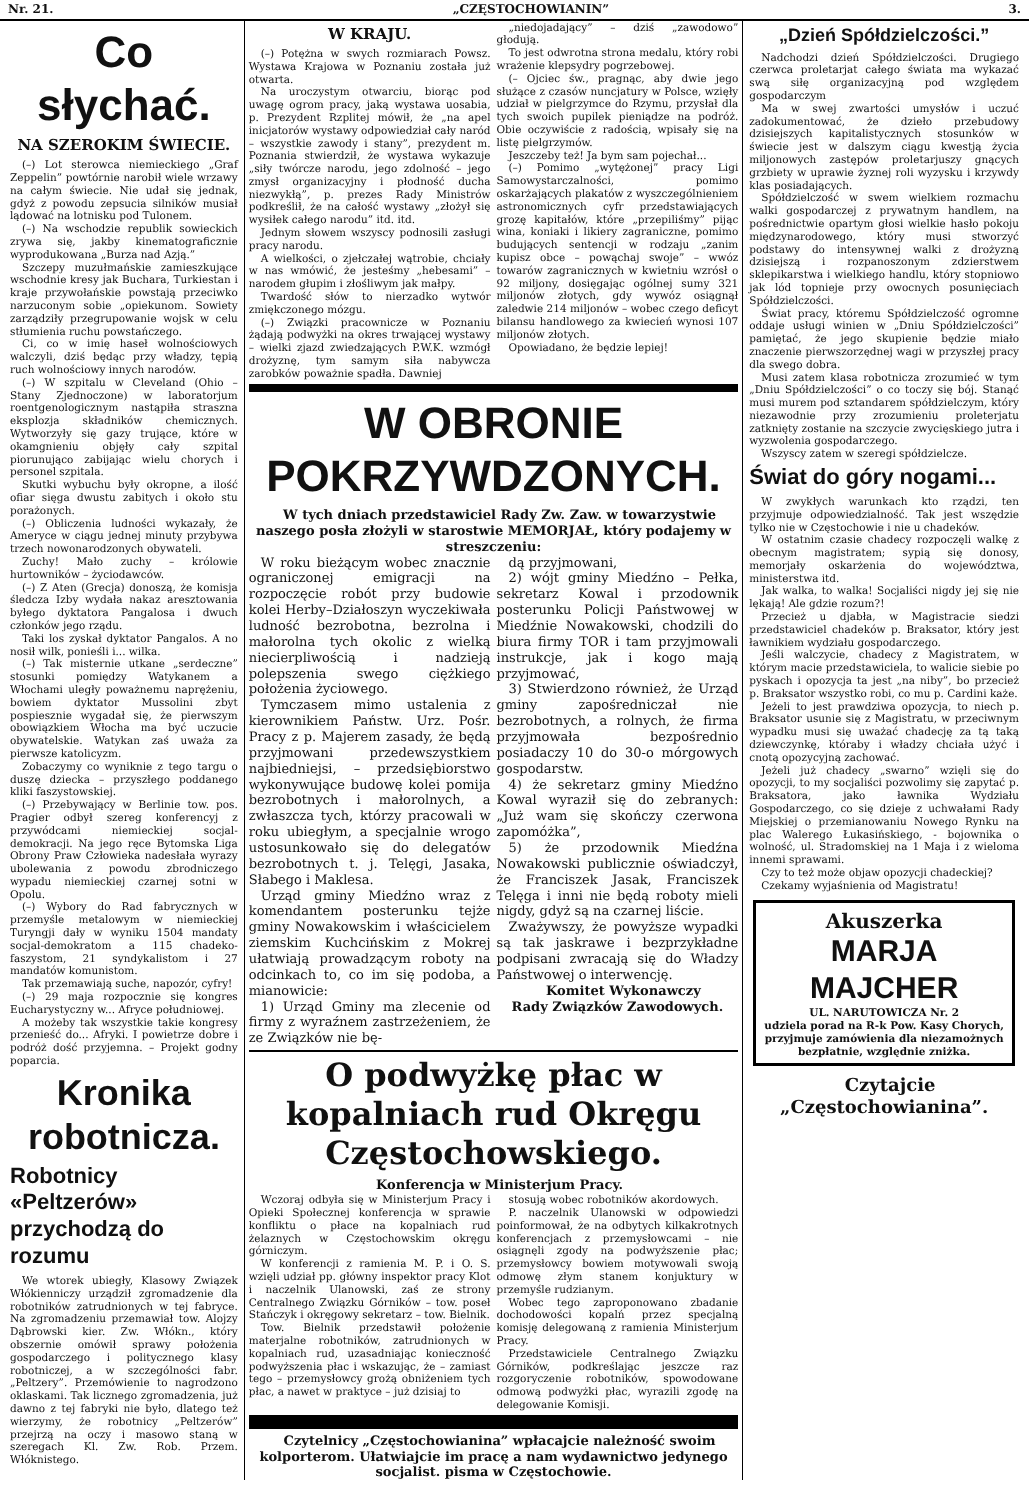Nr. 21. „CZĘSTOCHOWIANIN” 3.
Co słychać.
NA SZEROKIM ŚWIECIE.
(–) Lot sterowca niemieckiego „Graf Zeppelin” powtórnie narobił wiele wrzawy na całym świecie. Nie udał się jednak, gdyż z powodu zepsucia silników musiał lądować na lotnisku pod Tulonem.
(–) Na wschodzie republik sowieckich zrywa się, jakby kinematograficznie wyprodukowana „Burza nad Azją.”
Szczepy muzułmańskie zamieszkujące wschodnie kresy jak Buchara, Turkiestan i kraje przywołańskie powstają przeciwko narzuconym sobie „opiekunom. Sowiety zarządziły przegrupowanie wojsk w celu stłumienia ruchu powstańczego.
Ci, co w imię haseł wolnościowych walczyli, dziś będąc przy władzy, tępią ruch wolnościowy innych narodów.
(–) W szpitalu w Cleveland (Ohio – Stany Zjednoczone) w laboratorjum roentgenologicznym nastąpiła straszna eksplozja składników chemicznych. Wytworzyły się gazy trujące, które w okamgnieniu objęły cały szpital piorunująco zabijając wielu chorych i personel szpitala.
Skutki wybuchu były okropne, a ilość ofiar sięga dwustu zabitych i około stu porażonych.
(–) Obliczenia ludności wykazały, że Ameryce w ciągu jednej minuty przybywa trzech nowonarodzonych obywateli.
Zuchy! Mało zuchy – królowie hurtowników – życiodawców.
(–) Z Aten (Grecja) donoszą, że komisja śledcza Izby wydała nakaz aresztowania byłego dyktatora Pangalosa i dwuch członków jego rządu.
Taki los zyskał dyktator Pangalos. A no nosił wilk, ponieśli i... wilka.
(–) Tak misternie utkane „serdeczne” stosunki pomiędzy Watykanem a Włochami uległy poważnemu naprężeniu, bowiem dyktator Mussolini zbyt pospiesznie wygadał się, że pierwszym obowiązkiem Włocha ma być uczucie obywatelskie. Watykan zaś uważa za pierwsze katolicyzm.
Zobaczymy co wyniknie z tego targu o duszę dziecka – przyszłego poddanego kliki faszystowskiej.
(–) Przebywający w Berlinie tow. pos. Pragier odbył szereg konferencyj z przywódcami niemieckiej socjal-demokracji. Na jego ręce Bytomska Liga Obrony Praw Człowieka nadesłała wyrazy ubolewania z powodu zbrodniczego wypadu niemieckiej czarnej sotni w Opolu.
(–) Wybory do Rad fabrycznych w przemyśle metalowym w niemieckiej Turyngji dały w wyniku 1504 mandaty socjal-demokratom a 115 chadeko-faszystom, 21 syndykalistom i 27 mandatów komunistom.
Tak przemawiają suche, napozór, cyfry!
(–) 29 maja rozpocznie się kongres Eucharystyczny w... Afryce połudn­iowej.
A możeby tak wszystkie takie kongresy przenieść do... Afryki. I powietrze dobre i podróż dość przyjemna. – Projekt godny poparcia.
Kronika robotnicza.
Robotnicy «Peltzerów» przychodzą do rozumu
We wtorek ubiegły, Klasowy Związek Włókienniczy urządził zgromadzenie dla robotników zatrudnionych w tej fabryce. Na zgromadzeniu przemawiał tow. Alojzy Dąbrowski kier. Zw. Włókn., który obszernie omówił sprawy położenia gospodarczego i politycznego klasy robotniczej, a w szczególności fabr. „Peltzery”. Przemówienie to nagrodzono oklaskami. Tak licznego zgromadzenia, już dawno z tej fabryki nie było, dlatego też wierzymy, że robotnicy „Peltzerów” przejrzą na oczy i masowo staną w szeregach Kl. Zw. Rob. Przem. Włóknistego.
W KRAJU.
(–) Potężna w swych rozmiarach Powsz. Wystawa Krajowa w Poznaniu została już otwarta.
Na uroczystym otwarciu, biorąc pod uwagę ogrom pracy, jaką wystawa uosabia, p. Prezydent Rzplitej mówił, że „na apel inicjatorów wystawy odpowiedział cały naród – wszystkie zawody i stany”, prezydent m. Poznania stwierdził, że wystawa wykazuje „siły twórcze narodu, jego zdolność – jego zmysł organizacyjny i płodność ducha niezwykłą”, p. prezes Rady Ministrów podkreślił, że na całość wystawy „złożył się wysiłek całego narodu” itd. itd.
Jednym słowem wszyscy podnosili zasługi pracy narodu.
A wielkości, o zjełczałej wątrobie, chciały w nas wmówić, że jesteśmy „hebesami” – narodem głupim i złośliwym jak małpy.
Twardość słów to nierzadko wytwór zmiękczonego mózgu.
(–) Związki pracownicze w Poznaniu żądają podwyżki na okres trwającej wystawy – wielki zjazd zwiedzających P.W.K. wzmógł drożyznę, tym samym siła nabywcza zarobków poważnie spadła. Dawniej
„niedojadający” – dziś „zawodowo” głodują.
To jest odwrotna strona medalu, który robi wrażenie klepsydry pogrzebowej.
(– Ojciec św., pragnąc, aby dwie jego służące z czasów nuncjatury w Polsce, wzięły udział w pielgrzymce do Rzymu, przysłał dla tych swoich pupilek pieniądze na podróż. Obie oczywiście z radością, wpisały się na listę pielgrzymów.
Jeszczeby też! Ja bym sam pojechał...
(–) Pomimo „wytężonej” pracy Ligi Samowystarczalności, pomimo oskarżających plakatów z wyszczególnieniem astronomicznych cyfr przedstawiających grozę kapitałów, które „przepiliśmy” pijąc wina, koniaki i likiery zagraniczne, pomimo budujących sentencji w rodzaju „zanim kupisz obce – powąchaj swoje” – wwóz towarów zagranicznych w kwietniu wzrósł o 92 miljony, dosięgając ogólnej sumy 321 miljonów złotych, gdy wywóz osiągnął zaledwie 214 miljonów – wobec czego deficyt bilansu handlowego za kwiecień wynosi 107 miljonów złotych.
Opowiadano, że będzie lepiej!
W OBRONIE POKRZYWDZONYCH.
W tych dniach przedstawiciel Rady Zw. Zaw. w towarzystwie naszego posła złożyli w starostwie MEMORJAŁ, który podajemy w streszczeniu:
W roku bieżącym wobec znacznie ograniczonej emigracji na rozpoczęcie robót przy budowie kolei Herby–Działoszyn wyczekiwała ludność bezrobotna, bezrolna i małorolna tych okolic z wielką niecierpliwością i nadzieją polepszenia swego ciężkiego położenia życiowego.
Tymczasem mimo ustalenia z kierownikiem Państw. Urz. Pośr. Pracy z p. Majerem zasady, że będą przyjmowani przedewszystkiem najbiedniejsi, – przedsiębiorstwo wykonywujące budowę kolei pomija bezrobotnych i małorolnych, a zwłaszcza tych, którzy pracowali w roku ubiegłym, a specjalnie wrogo ustosunkowało się do delegatów bezrobotnych t. j. Telęgi, Jasaka, Słabego i Maklesa.
Urząd gminy Miedźno wraz z komendantem posterunku tejże gminy Nowakowskim i właścicielem ziemskim Kuchcińskim z Mokrej ułatwiają prowadzącym roboty na odcinkach to, co im się podoba, a mianowicie:
1) Urząd Gminy ma zlecenie od firmy z wyraźnem zastrzeżeniem, że ze Związków nie bę-
dą przyjmowani,
2) wójt gminy Miedźno – Pełka, sekretarz Kowal i przodownik posterunku Policji Państwowej w Miedźnie Nowakowski, chodzili do biura firmy TOR i tam przyjmowali instrukcje, jak i kogo mają przyjmować,
3) Stwierdzono również, że Urząd gminy zapośredniczał nie bezrobotnych, a rolnych, że firma przyjmowała bezpośrednio posiadaczy 10 do 30-o mórgowych gospodarstw.
4) że sekretarz gminy Miedźno Kowal wyraził się do zebranych: „Już wam się skończy czerwona zapomóżka”,
5) że przodownik Miedźna Nowakowski publicznie oświadczył, że Franciszek Jasak, Franciszek Telęga i inni nie będą roboty mieli nigdy, gdyż są na czarnej liście.
Zważywszy, że powyższe wypadki są tak jaskrawe i bezprzykładne podpisani zwracają się do Władzy Państwowej o interwencję.
Komitet Wykonawczy
Rady Związków Zawodowych.
O podwyżkę płac w kopalniach rud Okręgu Częstochowskiego.
Konferencja w Ministerjum Pracy.
Wczoraj odbyła się w Ministerjum Pracy i Opieki Społecznej konferencja w sprawie konfliktu o płace na kopalniach rud żelaznych w Częstochowskim okręgu górniczym.
W konferencji z ramienia M. P. i O. S. wzięli udział pp. główny inspektor pracy Klot i naczelnik Ulanowski, zaś ze strony Centralnego Związku Górników – tow. poseł Stańczyk i okręgowy sekretarz – tow. Bielnik.
Tow. Bielnik przedstawił położenie materjalne robotników, zatrudnionych w kopalniach rud, uzasadniając konieczność podwyższenia płac i wskazując, że – zamiast tego – przemysłowcy grożą obniżeniem tych płac, a nawet w praktyce – już dzisiaj to
stosują wobec robotników akordowych.
P. naczelnik Ulanowski w odpowiedzi poinformował, że na odbytych kilkakrotnych konferencjach z przemysłowcami – nie osiągnęli zgody na podwyższenie płac; przemysłowcy bowiem motywowali swoją odmowę złym stanem konjuktury w przemyśle rudzianym.
Wobec tego zaproponowano zbadanie dochodowości kopalń przez specjalną komisję delegowaną z ramienia Ministerjum Pracy.
Przedstawiciele Centralnego Związku Górników, podkreślając jeszcze raz rozgoryczenie robotników, spowodowane odmową podwyżki płac, wyrazili zgodę na delegowanie Komisji.
Czytelnicy „Częstochowianina” wpłacajcie należność swoim kolporterom. Ułatwiajcie im pracę a nam wydawnictwo jedynego socjalist. pisma w Częstochowie.
„Dzień Spółdzielczości.”
Nadchodzi dzień Spółdzielczości. Drugiego czerwca proletarjat całego świata ma wykazać swą siłę organizacyjną pod względem gospodarczym
Ma w swej zwartości umysłów i uczuć zadokumentować, że dzieło przebudowy dzisiejszych kapitalistycznych stosunków w świecie jest w dalszym ciągu kwestją życia miljonowych zastępów proletarjuszy gnących grzbiety w uprawie żyznej roli wyzysku i krzywdy klas posiadających.
Spółdzielczość w swem wielkiem rozmachu walki gospodarczej z prywatnym handlem, na pośrednictwie opartym głosi wielkie hasło pokoju międzynarodowego, który musi stworzyć podstawy do intensywnej walki z drożyzną dzisiejszą i rozpanoszonym zdzierstwem sklepikarstwa i wielkiego handlu, który stopniowo jak lód topnieje przy owocnych posunięciach Spółdzielczości.
Świat pracy, któremu Spółdzielczość ogromne oddaje usługi winien w „Dniu Spółdzielczości” pamiętać, że jego skupienie będzie miało znaczenie pierwszorzędnej wagi w przyszłej pracy dla swego dobra.
Musi zatem klasa robotnicza zrozumieć w tym „Dniu Spółdzielczości” o co toczy się bój. Stanąć musi murem pod sztandarem spółdzielczym, który niezawodnie przy zrozumieniu proleterjatu zatknięty zostanie na szczycie zwycięskiego jutra i wyzwolenia gospodarczego.
Wszyscy zatem w szeregi spółdzielcze.
Świat do góry nogami...
W zwykłych warunkach kto rządzi, ten przyjmuje odpowiedzialność. Tak jest wszędzie tylko nie w Częstochowie i nie u chadeków.
W ostatnim czasie chadecy rozpoczęli walkę z obecnym magistratem; sypią się donosy, memorjały oskarżenia do województwa, ministerstwa itd.
Jak walka, to walka! Socjaliści nigdy jej się nie lękają! Ale gdzie rozum?!
Przecież u djabła, w Magistracie siedzi przedstawiciel chadeków p. Braksator, który jest ławnikiem wydziału gospodarczego.
Jeśli walczycie, chadecy z Magistratem, w którym macie przedstawiciela, to walicie siebie po pyskach i opozycja ta jest „na niby”, bo przecież p. Braksator wszystko robi, co mu p. Cardini każe.
Jeżeli to jest prawdziwa opozycja, to niech p. Braksator usunie się z Magistratu, w przeciwnym wypadku musi się uważać chadecję za tą taką dziewczynkę, któraby i władzy chciała użyć i cnotą opozycyjną zachować.
Jeżeli już chadecy „swarno” wzięli się do opozycji, to my socjaliści pozwolimy się zapytać p. Braksatora, jako ławnika Wydziału Gospodarczego, co się dzieje z uchwałami Rady Miejskiej o przemianowaniu Nowego Rynku na plac Walerego Łukasińskiego, - bojownika o wolność, ul. Stradomskiej na 1 Maja i z wieloma innemi sprawami.
Czy to też może objaw opozycji chadeckiej?
Czekamy wyjaśnienia od Magistratu!
Akuszerka
MARJA MAJCHER
UL. NARUTOWICZA Nr. 2
udziela porad na R-k Pow. Kasy Chorych, przyjmuje zamówienia dla niezamożnych bezpłatnie, względnie zniżka.
Czytajcie „Częstochowianina”.